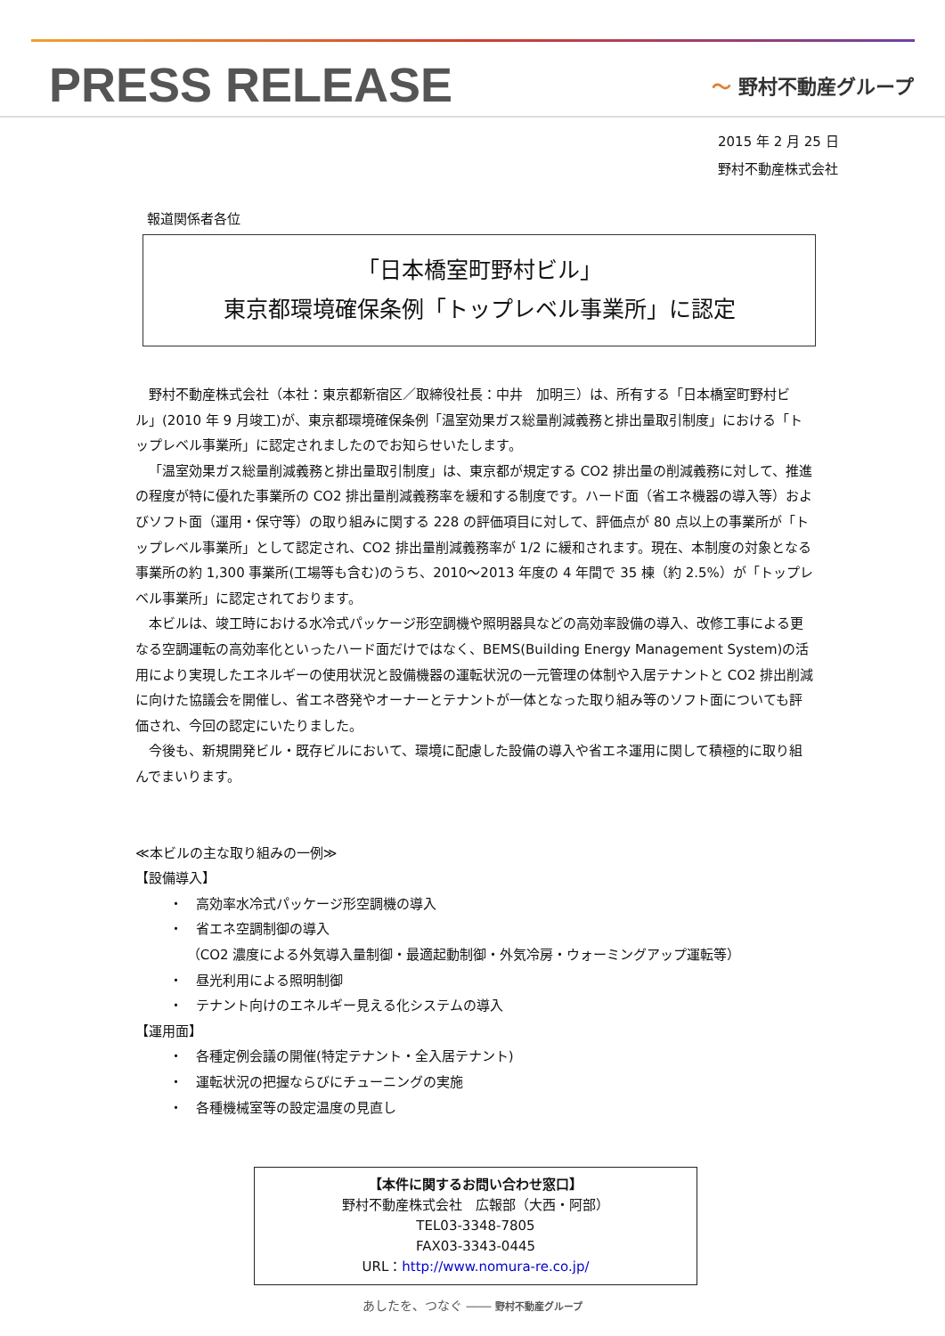PRESS RELEASE
〜 野村不動産グループ
2015 年 2 月 25 日
野村不動産株式会社
報道関係者各位
「日本橋室町野村ビル」
東京都環境確保条例「トップレベル事業所」に認定
野村不動産株式会社（本社：東京都新宿区／取締役社長：中井　加明三）は、所有する「日本橋室町野村ビル」(2010 年 9 月竣工)が、東京都環境確保条例「温室効果ガス総量削減義務と排出量取引制度」における「トップレベル事業所」に認定されましたのでお知らせいたします。
「温室効果ガス総量削減義務と排出量取引制度」は、東京都が規定する CO2 排出量の削減義務に対して、推進の程度が特に優れた事業所の CO2 排出量削減義務率を緩和する制度です。ハード面（省エネ機器の導入等）およびソフト面（運用・保守等）の取り組みに関する 228 の評価項目に対して、評価点が 80 点以上の事業所が「トップレベル事業所」として認定され、CO2 排出量削減義務率が 1/2 に緩和されます。現在、本制度の対象となる事業所の約 1,300 事業所(工場等も含む)のうち、2010～2013 年度の 4 年間で 35 棟（約 2.5%）が「トップレベル事業所」に認定されております。
本ビルは、竣工時における水冷式パッケージ形空調機や照明器具などの高効率設備の導入、改修工事による更なる空調運転の高効率化といったハード面だけではなく、BEMS(Building Energy Management System)の活用により実現したエネルギーの使用状況と設備機器の運転状況の一元管理の体制や入居テナントと CO2 排出削減に向けた協議会を開催し、省エネ啓発やオーナーとテナントが一体となった取り組み等のソフト面についても評価され、今回の認定にいたりました。
今後も、新規開発ビル・既存ビルにおいて、環境に配慮した設備の導入や省エネ運用に関して積極的に取り組んでまいります。
≪本ビルの主な取り組みの一例≫
【設備導入】
・　高効率水冷式パッケージ形空調機の導入
・　省エネ空調制御の導入
　 （CO2 濃度による外気導入量制御・最適起動制御・外気冷房・ウォーミングアップ運転等）
・　昼光利用による照明制御
・　テナント向けのエネルギー見える化システムの導入
【運用面】
・　各種定例会議の開催(特定テナント・全入居テナント)
・　運転状況の把握ならびにチューニングの実施
・　各種機械室等の設定温度の見直し
【本件に関するお問い合わせ窓口】
野村不動産株式会社　広報部（大西・阿部）
TEL03-3348-7805
FAX03-3343-0445
URL：http://www.nomura-re.co.jp/
あしたを、つなぐ ―― 野村不動産グループ